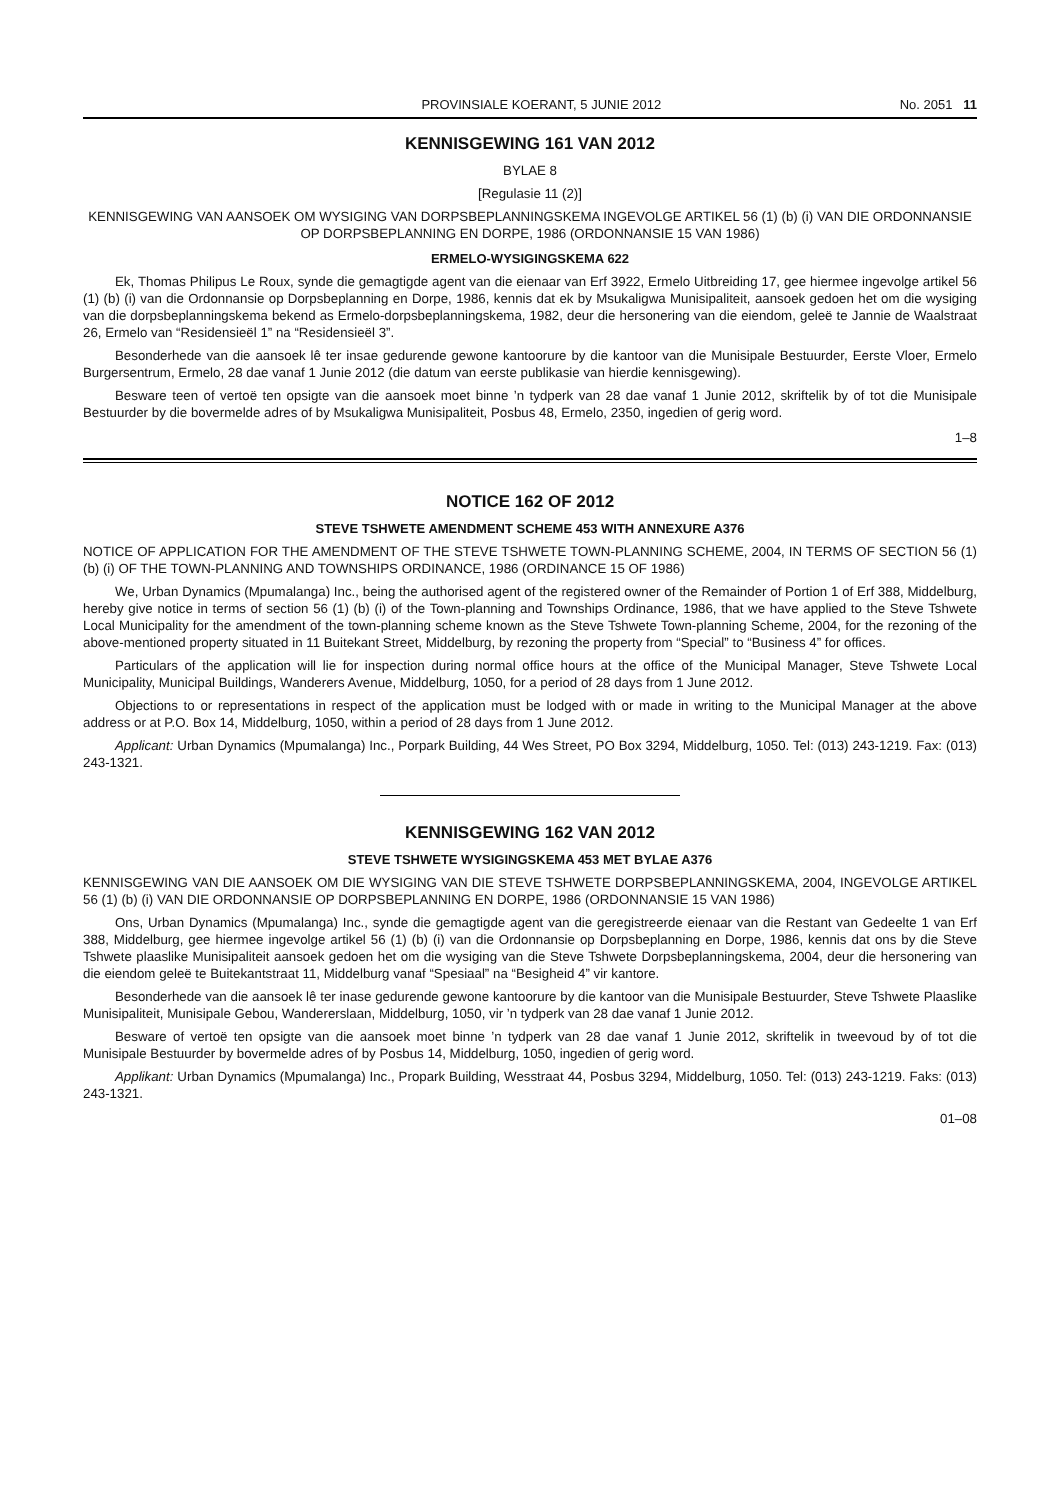PROVINSIALE KOERANT, 5 JUNIE 2012 No. 2051 11
KENNISGEWING 161 VAN 2012
BYLAE 8
[Regulasie 11 (2)]
KENNISGEWING VAN AANSOEK OM WYSIGING VAN DORPSBEPLANNINGSKEMA INGEVOLGE ARTIKEL 56 (1) (b) (i) VAN DIE ORDONNANSIE OP DORPSBEPLANNING EN DORPE, 1986 (ORDONNANSIE 15 VAN 1986)
ERMELO-WYSIGINGSKEMA 622
Ek, Thomas Philipus Le Roux, synde die gemagtigde agent van die eienaar van Erf 3922, Ermelo Uitbreiding 17, gee hiermee ingevolge artikel 56 (1) (b) (i) van die Ordonnansie op Dorpsbeplanning en Dorpe, 1986, kennis dat ek by Msukaligwa Munisipaliteit, aansoek gedoen het om die wysiging van die dorpsbeplanningskema bekend as Ermelo-dorpsbeplanningskema, 1982, deur die hersonering van die eiendom, geleë te Jannie de Waalstraat 26, Ermelo van “Residensieël 1” na “Residensieël 3”.
Besonderhede van die aansoek lê ter insae gedurende gewone kantoorure by die kantoor van die Munisipale Bestuurder, Eerste Vloer, Ermelo Burgersentrum, Ermelo, 28 dae vanaf 1 Junie 2012 (die datum van eerste publikasie van hierdie kennisgewing).
Besware teen of vertoë ten opsigte van die aansoek moet binne ’n tydperk van 28 dae vanaf 1 Junie 2012, skriftelik by of tot die Munisipale Bestuurder by die bovermelde adres of by Msukaligwa Munisipaliteit, Posbus 48, Ermelo, 2350, ingedien of gerig word.
1–8
NOTICE 162 OF 2012
STEVE TSHWETE AMENDMENT SCHEME 453 WITH ANNEXURE A376
NOTICE OF APPLICATION FOR THE AMENDMENT OF THE STEVE TSHWETE TOWN-PLANNING SCHEME, 2004, IN TERMS OF SECTION 56 (1) (b) (i) OF THE TOWN-PLANNING AND TOWNSHIPS ORDINANCE, 1986 (ORDINANCE 15 OF 1986)
We, Urban Dynamics (Mpumalanga) Inc., being the authorised agent of the registered owner of the Remainder of Portion 1 of Erf 388, Middelburg, hereby give notice in terms of section 56 (1) (b) (i) of the Town-planning and Townships Ordinance, 1986, that we have applied to the Steve Tshwete Local Municipality for the amendment of the town-planning scheme known as the Steve Tshwete Town-planning Scheme, 2004, for the rezoning of the above-mentioned property situated in 11 Buitekant Street, Middelburg, by rezoning the property from “Special” to “Business 4” for offices.
Particulars of the application will lie for inspection during normal office hours at the office of the Municipal Manager, Steve Tshwete Local Municipality, Municipal Buildings, Wanderers Avenue, Middelburg, 1050, for a period of 28 days from 1 June 2012.
Objections to or representations in respect of the application must be lodged with or made in writing to the Municipal Manager at the above address or at P.O. Box 14, Middelburg, 1050, within a period of 28 days from 1 June 2012.
Applicant: Urban Dynamics (Mpumalanga) Inc., Porpark Building, 44 Wes Street, PO Box 3294, Middelburg, 1050. Tel: (013) 243-1219. Fax: (013) 243-1321.
KENNISGEWING 162 VAN 2012
STEVE TSHWETE WYSIGINGSKEMA 453 MET BYLAE A376
KENNISGEWING VAN DIE AANSOEK OM DIE WYSIGING VAN DIE STEVE TSHWETE DORPSBEPLANNINGSKEMA, 2004, INGEVOLGE ARTIKEL 56 (1) (b) (i) VAN DIE ORDONNANSIE OP DORPSBEPLANNING EN DORPE, 1986 (ORDONNANSIE 15 VAN 1986)
Ons, Urban Dynamics (Mpumalanga) Inc., synde die gemagtigde agent van die geregistreerde eienaar van die Restant van Gedeelte 1 van Erf 388, Middelburg, gee hiermee ingevolge artikel 56 (1) (b) (i) van die Ordonnansie op Dorpsbeplanning en Dorpe, 1986, kennis dat ons by die Steve Tshwete plaaslike Munisipaliteit aansoek gedoen het om die wysiging van die Steve Tshwete Dorpsbeplanningskema, 2004, deur die hersonering van die eiendom geleë te Buitekantstraat 11, Middelburg vanaf “Spesiaal” na “Besigheid 4” vir kantore.
Besonderhede van die aansoek lê ter inase gedurende gewone kantoorure by die kantoor van die Munisipale Bestuurder, Steve Tshwete Plaaslike Munisipaliteit, Munisipale Gebou, Wandererslaan, Middelburg, 1050, vir ’n tydperk van 28 dae vanaf 1 Junie 2012.
Besware of vertoë ten opsigte van die aansoek moet binne ’n tydperk van 28 dae vanaf 1 Junie 2012, skriftelik in tweevoud by of tot die Munisipale Bestuurder by bovermelde adres of by Posbus 14, Middelburg, 1050, ingedien of gerig word.
Applikant: Urban Dynamics (Mpumalanga) Inc., Propark Building, Wesstraat 44, Posbus 3294, Middelburg, 1050. Tel: (013) 243-1219. Faks: (013) 243-1321.
01–08